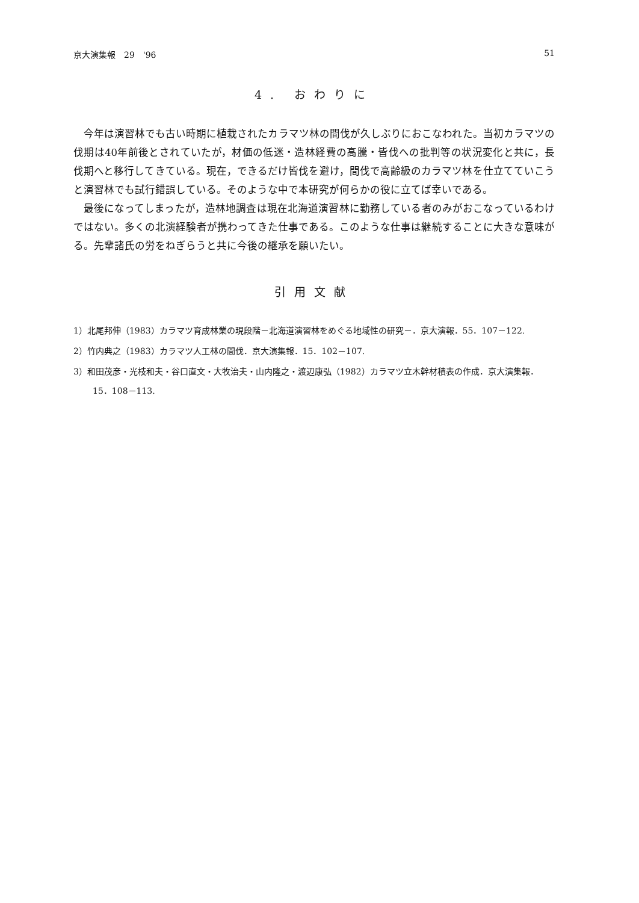京大演集報　29　'96 51
4. おわりに
今年は演習林でも古い時期に植栽されたカラマツ林の間伐が久しぶりにおこなわれた。当初カラマツの伐期は40年前後とされていたが，材価の低迷・造林経費の高騰・皆伐への批判等の状況変化と共に，長伐期へと移行してきている。現在，できるだけ皆伐を避け，間伐で高齢級のカラマツ林を仕立てていこうと演習林でも試行錯誤している。そのような中で本研究が何らかの役に立てば幸いである。
最後になってしまったが，造林地調査は現在北海道演習林に勤務している者のみがおこなっているわけではない。多くの北演経験者が携わってきた仕事である。このような仕事は継続することに大きな意味がる。先輩諸氏の労をねぎらうと共に今後の継承を願いたい。
引用文献
1）北尾邦伸（1983）カラマツ育成林業の現段階－北海道演習林をめぐる地域性の研究－．京大演報．55．107－122.
2）竹内典之（1983）カラマツ人工林の間伐．京大演集報．15．102－107.
3）和田茂彦・光枝和夫・谷口直文・大牧治夫・山内隆之・渡辺康弘（1982）カラマツ立木幹材積表の作成．京大演集報．15．108－113.